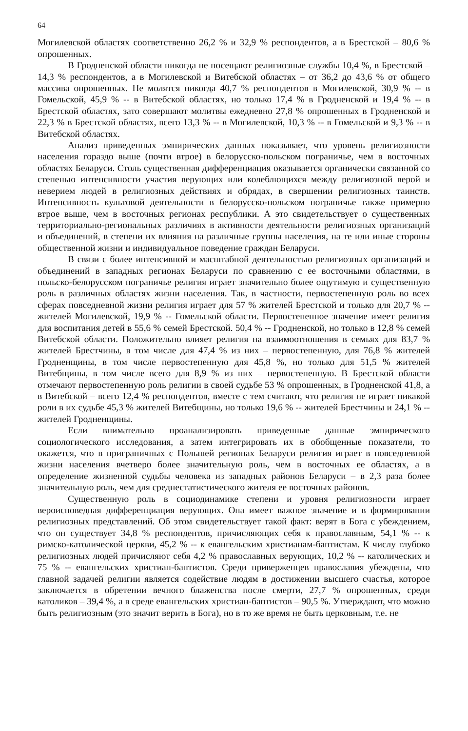64
Могилевской областях соответственно 26,2 % и 32,9 % респондентов, а в Брестской – 80,6 % опрошенных.
В Гродненской области никогда не посещают религиозные службы 10,4 %, в Брестской – 14,3 % респондентов, а в Могилевской и Витебской областях – от 36,2 до 43,6 % от общего массива опрошенных. Не молятся никогда 40,7 % респондентов в Могилевской, 30,9 % -- в Гомельской, 45,9 % -- в Витебской областях, но только 17,4 % в Гродненской и 19,4 % -- в Брестской областях, зато совершают молитвы ежедневно 27,8 % опрошенных в Гродненской и 22,3 % в Брестской областях, всего 13,3 % -- в Могилевской, 10,3 % -- в Гомельской и 9,3 % -- в Витебской областях.
Анализ приведенных эмпирических данных показывает, что уровень религиозности населения гораздо выше (почти втрое) в белорусско-польском пограничье, чем в восточных областях Беларуси. Столь существенная дифференциация оказывается органически связанной со степенью интенсивности участия верующих или колеблющихся между религиозной верой и неверием людей в религиозных действиях и обрядах, в свершении религиозных таинств. Интенсивность культовой деятельности в белорусско-польском пограничье также примерно втрое выше, чем в восточных регионах республики. А это свидетельствует о существенных территориально-региональных различиях в активности деятельности религиозных организаций и объединений, в степени их влияния на различные группы населения, на те или иные стороны общественной жизни и индивидуальное поведение граждан Беларуси.
В связи с более интенсивной и масштабной деятельностью религиозных организаций и объединений в западных регионах Беларуси по сравнению с ее восточными областями, в польско-белорусском пограничье религия играет значительно более ощутимую и существенную роль в различных областях жизни населения. Так, в частности, первостепенную роль во всех сферах повседневной жизни религия играет для 57 % жителей Брестской и только для 20,7 % -- жителей Могилевской, 19,9 % -- Гомельской области. Первостепенное значение имеет религия для воспитания детей в 55,6 % семей Брестской. 50,4 % -- Гродненской, но только в 12,8 % семей Витебской области. Положительно влияет религия на взаимоотношения в семьях для 83,7 % жителей Брестчины, в том числе для 47,4 % из них – первостепенную, для 76,8 % жителей Гродненщины, в том числе первостепенную для 45,8 %, но только для 51,5 % жителей Витебщины, в том числе всего для 8,9 % из них – первостепенную. В Брестской области отмечают первостепенную роль религии в своей судьбе 53 % опрошенных, в Гродненской 41,8, а в Витебской – всего 12,4 % респондентов, вместе с тем считают, что религия не играет никакой роли в их судьбе 45,3 % жителей Витебщины, но только 19,6 % -- жителей Брестчины и 24,1 % -- жителей Гродненщины.
Если внимательно проанализировать приведенные данные эмпирического социологического исследования, а затем интегрировать их в обобщенные показатели, то окажется, что в приграничных с Польшей регионах Беларуси религия играет в повседневной жизни населения вчетверо более значительную роль, чем в восточных ее областях, а в определение жизненной судьбы человека из западных районов Беларуси – в 2,3 раза более значительную роль, чем для среднестатистического жителя ее восточных районов.
Существенную роль в социодинамике степени и уровня религиозности играет вероисповедная дифференциация верующих. Она имеет важное значение и в формировании религиозных представлений. Об этом свидетельствует такой факт: верят в Бога с убеждением, что он существует 34,8 % респондентов, причисляющих себя к православным, 54,1 % -- к римско-католической церкви, 45,2 % -- к евангельским христианам-баптистам. К числу глубоко религиозных людей причисляют себя 4,2 % православных верующих, 10,2 % -- католических и 75 % -- евангельских христиан-баптистов. Среди приверженцев православия убеждены, что главной задачей религии является содействие людям в достижении высшего счастья, которое заключается в обретении вечного блаженства после смерти, 27,7 % опрошенных, среди католиков – 39,4 %, а в среде евангельских христиан-баптистов – 90,5 %. Утверждают, что можно быть религиозным (это значит верить в Бога), но в то же время не быть церковным, т.е. не